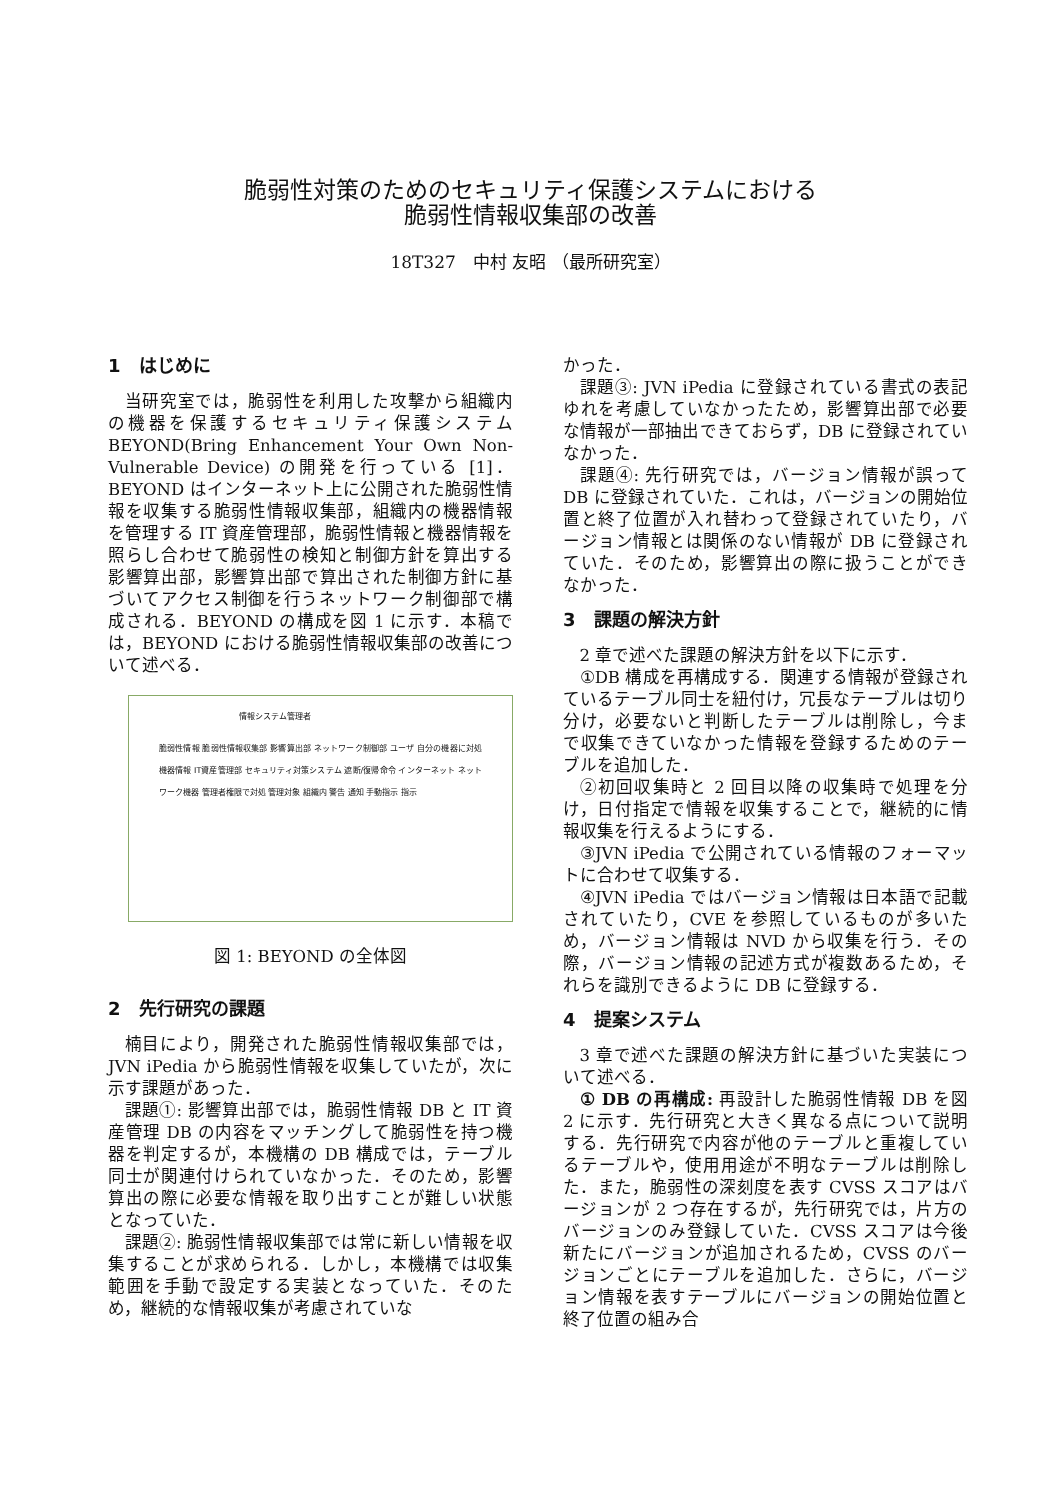脆弱性対策のためのセキュリティ保護システムにおける
脆弱性情報収集部の改善
18T327　中村 友昭 （最所研究室）
1　はじめに
当研究室では，脆弱性を利用した攻撃から組織内の機器を保護するセキュリティ保護システムBEYOND(Bring Enhancement Your Own Non-Vulnerable Device) の開発を行っている [1]．BEYOND はインターネット上に公開された脆弱性情報を収集する脆弱性情報収集部，組織内の機器情報を管理する IT 資産管理部，脆弱性情報と機器情報を照らし合わせて脆弱性の検知と制御方針を算出する影響算出部，影響算出部で算出された制御方針に基づいてアクセス制御を行うネットワーク制御部で構成される．BEYOND の構成を図 1 に示す．本稿では，BEYOND における脆弱性情報収集部の改善について述べる．
情報システム管理者
脆弱性情報 脆弱性情報収集部 影響算出部 ネットワーク制御部 ユーザ 自分の機器に対処 機器情報 IT資産管理部 セキュリティ対策システム 遮断/復帰命令 インターネット ネットワーク機器 管理者権限で対処 管理対象 組織内 警告 通知 手動指示 指示
図 1: BEYOND の全体図
2　先行研究の課題
楠目により，開発された脆弱性情報収集部では，JVN iPedia から脆弱性情報を収集していたが，次に示す課題があった．
課題①: 影響算出部では，脆弱性情報 DB と IT 資産管理 DB の内容をマッチングして脆弱性を持つ機器を判定するが，本機構の DB 構成では，テーブル同士が関連付けられていなかった．そのため，影響算出の際に必要な情報を取り出すことが難しい状態となっていた．
課題②: 脆弱性情報収集部では常に新しい情報を収集することが求められる．しかし，本機構では収集範囲を手動で設定する実装となっていた．そのため，継続的な情報収集が考慮されていな
かった．
課題③: JVN iPedia に登録されている書式の表記ゆれを考慮していなかったため，影響算出部で必要な情報が一部抽出できておらず，DB に登録されていなかった．
課題④: 先行研究では，バージョン情報が誤って DB に登録されていた．これは，バージョンの開始位置と終了位置が入れ替わって登録されていたり，バージョン情報とは関係のない情報が DB に登録されていた．そのため，影響算出の際に扱うことができなかった．
3　課題の解決方針
2 章で述べた課題の解決方針を以下に示す．
①DB 構成を再構成する．関連する情報が登録されているテーブル同士を紐付け，冗長なテーブルは切り分け，必要ないと判断したテーブルは削除し，今まで収集できていなかった情報を登録するためのテーブルを追加した．
②初回収集時と 2 回目以降の収集時で処理を分け，日付指定で情報を収集することで，継続的に情報収集を行えるようにする．
③JVN iPedia で公開されている情報のフォーマットに合わせて収集する．
④JVN iPedia ではバージョン情報は日本語で記載されていたり，CVE を参照しているものが多いため，バージョン情報は NVD から収集を行う．その際，バージョン情報の記述方式が複数あるため，それらを識別できるように DB に登録する．
4　提案システム
3 章で述べた課題の解決方針に基づいた実装について述べる．
① DB の再構成: 再設計した脆弱性情報 DB を図 2 に示す．先行研究と大きく異なる点について説明する．先行研究で内容が他のテーブルと重複しているテーブルや，使用用途が不明なテーブルは削除した．また，脆弱性の深刻度を表す CVSS スコアはバージョンが 2 つ存在するが，先行研究では，片方のバージョンのみ登録していた．CVSS スコアは今後新たにバージョンが追加されるため，CVSS のバージョンごとにテーブルを追加した．さらに，バージョン情報を表すテーブルにバージョンの開始位置と終了位置の組み合